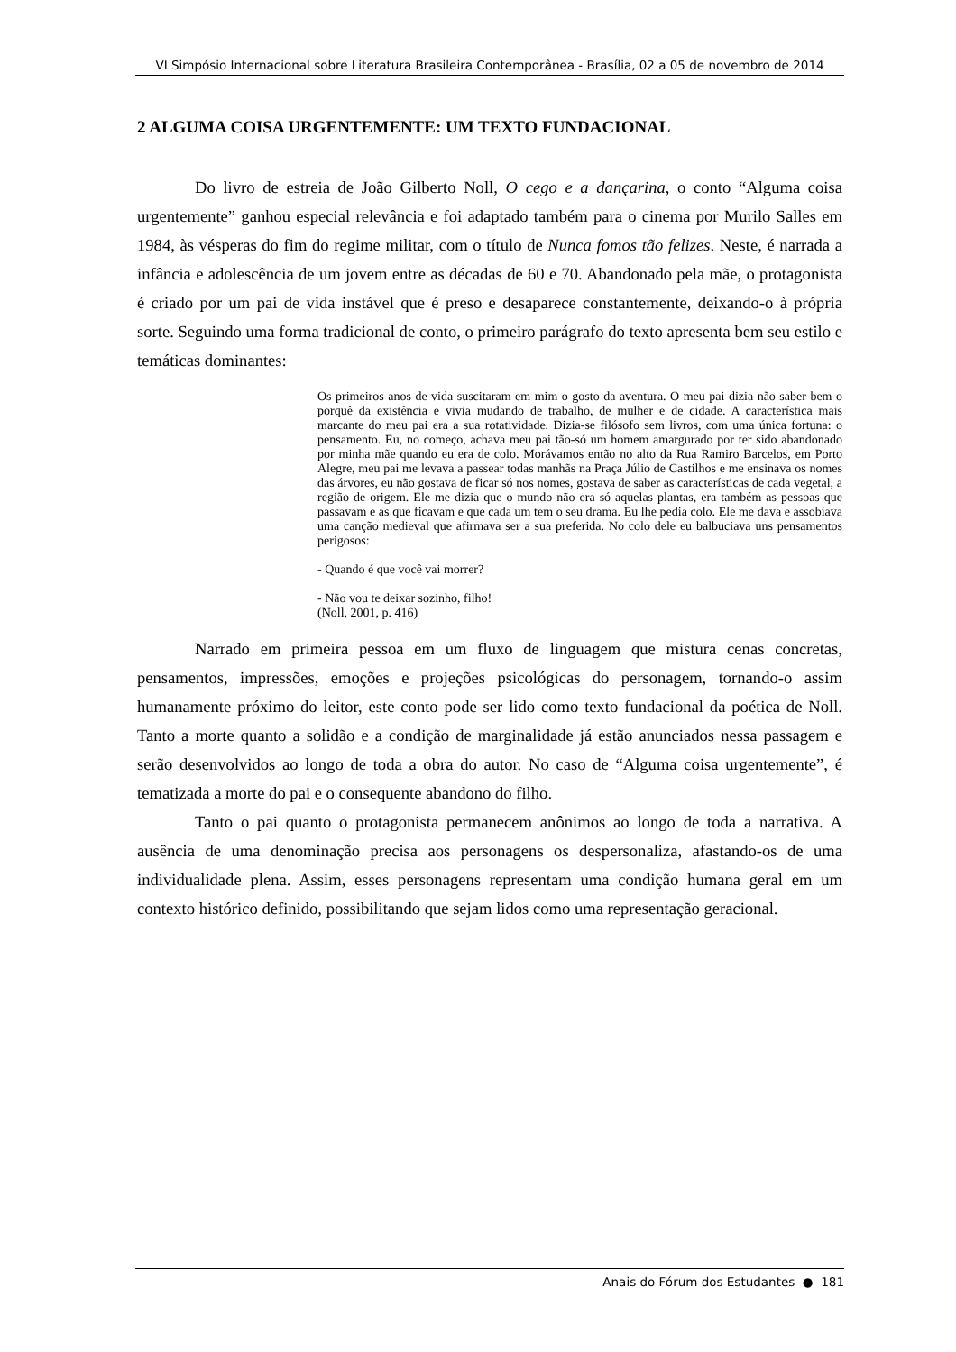VI Simpósio Internacional sobre Literatura Brasileira Contemporânea - Brasília, 02 a 05 de novembro de 2014
2 ALGUMA COISA URGENTEMENTE: UM TEXTO FUNDACIONAL
Do livro de estreia de João Gilberto Noll, O cego e a dançarina, o conto “Alguma coisa urgentemente” ganhou especial relevância e foi adaptado também para o cinema por Murilo Salles em 1984, às vésperas do fim do regime militar, com o título de Nunca fomos tão felizes. Neste, é narrada a infância e adolescência de um jovem entre as décadas de 60 e 70. Abandonado pela mãe, o protagonista é criado por um pai de vida instável que é preso e desaparece constantemente, deixando-o à própria sorte. Seguindo uma forma tradicional de conto, o primeiro parágrafo do texto apresenta bem seu estilo e temáticas dominantes:
Os primeiros anos de vida suscitaram em mim o gosto da aventura. O meu pai dizia não saber bem o porquê da existência e vivia mudando de trabalho, de mulher e de cidade. A característica mais marcante do meu pai era a sua rotatividade. Dizia-se filósofo sem livros, com uma única fortuna: o pensamento. Eu, no começo, achava meu pai tão-só um homem amargurado por ter sido abandonado por minha mãe quando eu era de colo. Morávamos então no alto da Rua Ramiro Barcelos, em Porto Alegre, meu pai me levava a passear todas manhãs na Praça Júlio de Castilhos e me ensinava os nomes das árvores, eu não gostava de ficar só nos nomes, gostava de saber as características de cada vegetal, a região de origem. Ele me dizia que o mundo não era só aquelas plantas, era também as pessoas que passavam e as que ficavam e que cada um tem o seu drama. Eu lhe pedia colo. Ele me dava e assobiava uma canção medieval que afirmava ser a sua preferida. No colo dele eu balbuciava uns pensamentos perigosos:
- Quando é que você vai morrer?
- Não vou te deixar sozinho, filho!
(Noll, 2001, p. 416)
Narrado em primeira pessoa em um fluxo de linguagem que mistura cenas concretas, pensamentos, impressões, emoções e projeções psicológicas do personagem, tornando-o assim humanamente próximo do leitor, este conto pode ser lido como texto fundacional da poética de Noll. Tanto a morte quanto a solidão e a condição de marginalidade já estão anunciados nessa passagem e serão desenvolvidos ao longo de toda a obra do autor. No caso de “Alguma coisa urgentemente”, é tematizada a morte do pai e o consequente abandono do filho.
Tanto o pai quanto o protagonista permanecem anônimos ao longo de toda a narrativa. A ausência de uma denominação precisa aos personagens os despersonaliza, afastando-os de uma individualidade plena. Assim, esses personagens representam uma condição humana geral em um contexto histórico definido, possibilitando que sejam lidos como uma representação geracional.
Anais do Fórum dos Estudantes ● 181